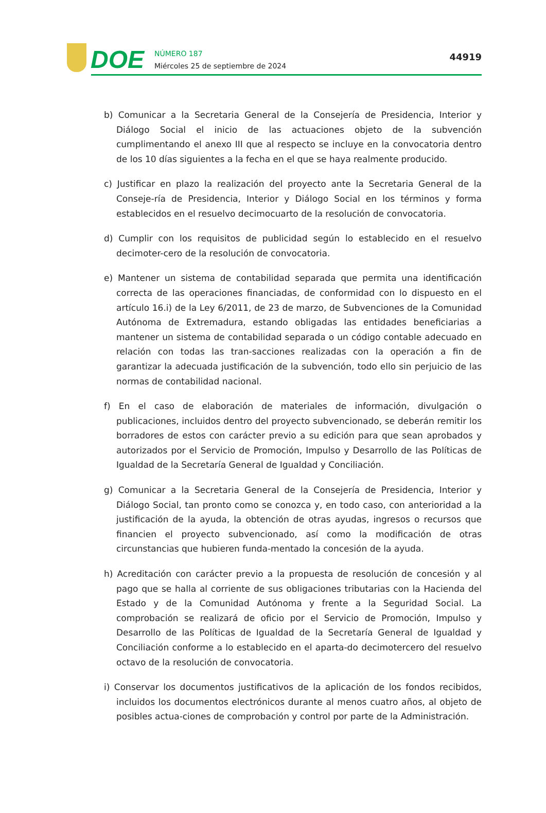DOE
NÚMERO 187
Miércoles 25 de septiembre de 2024
44919
b) Comunicar a la Secretaria General de la Consejería de Presidencia, Interior y Diálogo Social el inicio de las actuaciones objeto de la subvención cumplimentando el anexo III que al respecto se incluye en la convocatoria dentro de los 10 días siguientes a la fecha en el que se haya realmente producido.
c) Justificar en plazo la realización del proyecto ante la Secretaria General de la Conseje-ría de Presidencia, Interior y Diálogo Social en los términos y forma establecidos en el resuelvo decimocuarto de la resolución de convocatoria.
d) Cumplir con los requisitos de publicidad según lo establecido en el resuelvo decimoter-cero de la resolución de convocatoria.
e) Mantener un sistema de contabilidad separada que permita una identificación correcta de las operaciones financiadas, de conformidad con lo dispuesto en el artículo 16.i) de la Ley 6/2011, de 23 de marzo, de Subvenciones de la Comunidad Autónoma de Extremadura, estando obligadas las entidades beneficiarias a mantener un sistema de contabilidad separada o un código contable adecuado en relación con todas las tran-sacciones realizadas con la operación a fin de garantizar la adecuada justificación de la subvención, todo ello sin perjuicio de las normas de contabilidad nacional.
f) En el caso de elaboración de materiales de información, divulgación o publicaciones, incluidos dentro del proyecto subvencionado, se deberán remitir los borradores de estos con carácter previo a su edición para que sean aprobados y autorizados por el Servicio de Promoción, Impulso y Desarrollo de las Políticas de Igualdad de la Secretaría General de Igualdad y Conciliación.
g) Comunicar a la Secretaria General de la Consejería de Presidencia, Interior y Diálogo Social, tan pronto como se conozca y, en todo caso, con anterioridad a la justificación de la ayuda, la obtención de otras ayudas, ingresos o recursos que financien el proyecto subvencionado, así como la modificación de otras circunstancias que hubieren funda-mentado la concesión de la ayuda.
h) Acreditación con carácter previo a la propuesta de resolución de concesión y al pago que se halla al corriente de sus obligaciones tributarias con la Hacienda del Estado y de la Comunidad Autónoma y frente a la Seguridad Social. La comprobación se realizará de oficio por el Servicio de Promoción, Impulso y Desarrollo de las Políticas de Igualdad de la Secretaría General de Igualdad y Conciliación conforme a lo establecido en el aparta-do decimotercero del resuelvo octavo de la resolución de convocatoria.
i) Conservar los documentos justificativos de la aplicación de los fondos recibidos, incluidos los documentos electrónicos durante al menos cuatro años, al objeto de posibles actua-ciones de comprobación y control por parte de la Administración.